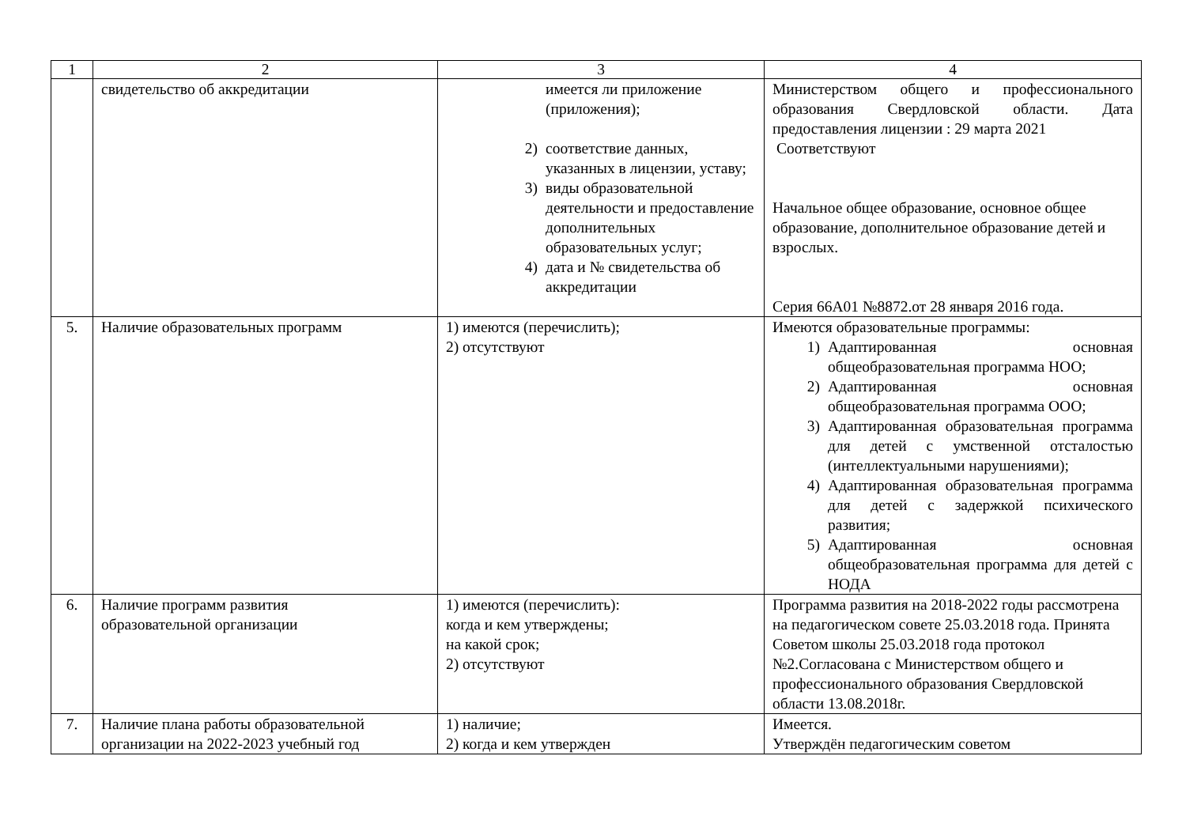| 1 | 2 | 3 | 4 |
| --- | --- | --- | --- |
| | свидетельство об аккредитации | имеется ли приложение (приложения); 2) соответствие данных, указанных в лицензии, уставу; 3) виды образовательной деятельности и предоставление дополнительных образовательных услуг; 4) дата и № свидетельства об аккредитации | Министерством общего и профессионального образования Свердловской области. Дата предоставления лицензии : 29 марта 2021 Соответствуют Начальное общее образование, основное общее образование, дополнительное образование детей и взрослых. Серия 66А01 №8872.от 28 января 2016 года. |
| 5. | Наличие образовательных программ | 1) имеются (перечислить); 2) отсутствуют | Имеются образовательные программы: 1) Адаптированная основная общеобразовательная программа НОО; 2) Адаптированная основная общеобразовательная программа ООО; 3) Адаптированная образовательная программа для детей с умственной отсталостью (интеллектуальными нарушениями); 4) Адаптированная образовательная программа для детей с задержкой психического развития; 5) Адаптированная основная общеобразовательная программа для детей с НОДА |
| 6. | Наличие программ развития образовательной организации | 1) имеются (перечислить): когда и кем утверждены; на какой срок; 2) отсутствуют | Программа развития на 2018-2022 годы рассмотрена на педагогическом совете 25.03.2018 года. Принята Советом школы 25.03.2018 года протокол №2.Согласована с Министерством общего и профессионального образования Свердловской области 13.08.2018г. |
| 7. | Наличие плана работы образовательной организации на 2022-2023 учебный год | 1) наличие; 2) когда и кем утвержден | Имеется. Утверждён педагогическим советом |